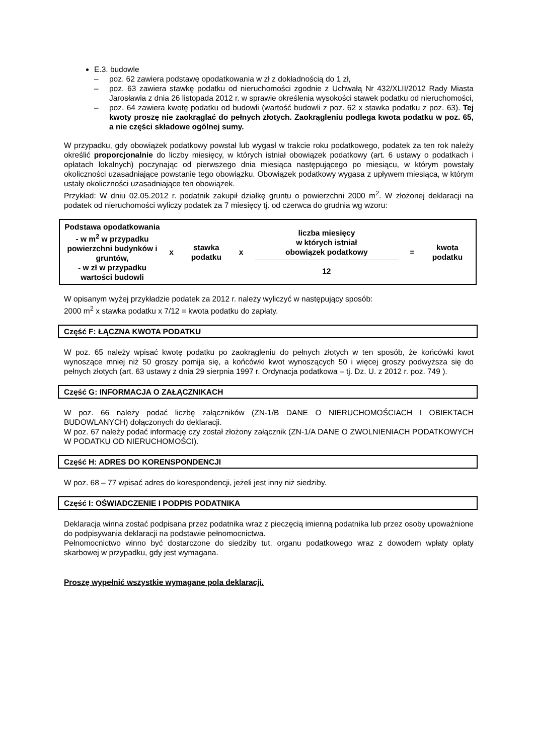E.3. budowle
– poz. 62 zawiera podstawę opodatkowania w zł z dokładnością do 1 zł,
– poz. 63 zawiera stawkę podatku od nieruchomości zgodnie z Uchwałą Nr 432/XLII/2012 Rady Miasta Jarosławia z dnia 26 listopada 2012 r. w sprawie określenia wysokości stawek podatku od nieruchomości,
– poz. 64 zawiera kwotę podatku od budowli (wartość budowli z poz. 62 x stawka podatku z poz. 63). Tej kwoty proszę nie zaokrąglać do pełnych złotych. Zaokrągleniu podlega kwota podatku w poz. 65, a nie części składowe ogólnej sumy.
W przypadku, gdy obowiązek podatkowy powstał lub wygasł w trakcie roku podatkowego, podatek za ten rok należy określić proporcjonalnie do liczby miesięcy, w których istniał obowiązek podatkowy (art. 6 ustawy o podatkach i opłatach lokalnych) poczynając od pierwszego dnia miesiąca następującego po miesiącu, w którym powstały okoliczności uzasadniające powstanie tego obowiązku. Obowiązek podatkowy wygasa z upływem miesiąca, w którym ustały okoliczności uzasadniające ten obowiązek.
Przykład: W dniu 02.05.2012 r. podatnik zakupił działkę gruntu o powierzchni 2000 m<sup>2</sup>. W złożonej deklaracji na podatek od nieruchomości wyliczy podatek za 7 miesięcy tj. od czerwca do grudnia wg wzoru:
| Podstawa opodatkowania - w m<sup>2</sup> w przypadku powierzchni budynków i gruntów, - w zł w przypadku wartości budowli | x | stawka podatku | x | liczba miesięcy w których istniał obowiązek podatkowy 12 | = | kwota podatku |
W opisanym wyżej przykładzie podatek za 2012 r. należy wyliczyć w następujący sposób:
2000 m<sup>2</sup> x stawka podatku x 7/12 = kwota podatku do zapłaty.
Część F: ŁĄCZNA KWOTA PODATKU
W poz. 65 należy wpisać kwotę podatku po zaokrągleniu do pełnych złotych w ten sposób, że końcówki kwot wynoszące mniej niż 50 groszy pomija się, a końcówki kwot wynoszących 50 i więcej groszy podwyższa się do pełnych złotych (art. 63 ustawy z dnia 29 sierpnia 1997 r. Ordynacja podatkowa – tj. Dz. U. z 2012 r. poz. 749 ).
Część G: INFORMACJA O ZAŁĄCZNIKACH
W poz. 66 należy podać liczbę załączników (ZN-1/B DANE O NIERUCHOMOŚCIACH I OBIEKTACH BUDOWLANYCH) dołączonych do deklaracji.
W poz. 67 należy podać informację czy został złożony załącznik (ZN-1/A DANE O ZWOLNIENIACH PODATKOWYCH W PODATKU OD NIERUCHOMOŚCI).
Część H: ADRES DO KORENSPONDENCJI
W poz. 68 – 77 wpisać adres do korespondencji, jeżeli jest inny niż siedziby.
Część I: OŚWIADCZENIE I PODPIS PODATNIKA
Deklaracja winna zostać podpisana przez podatnika wraz z pieczęcią imienną podatnika lub przez osoby upoważnione do podpisywania deklaracji na podstawie pełnomocnictwa.
Pełnomocnictwo winno być dostarczone do siedziby tut. organu podatkowego wraz z dowodem wpłaty opłaty skarbowej w przypadku, gdy jest wymagana.
Proszę wypełnić wszystkie wymagane pola deklaracji.